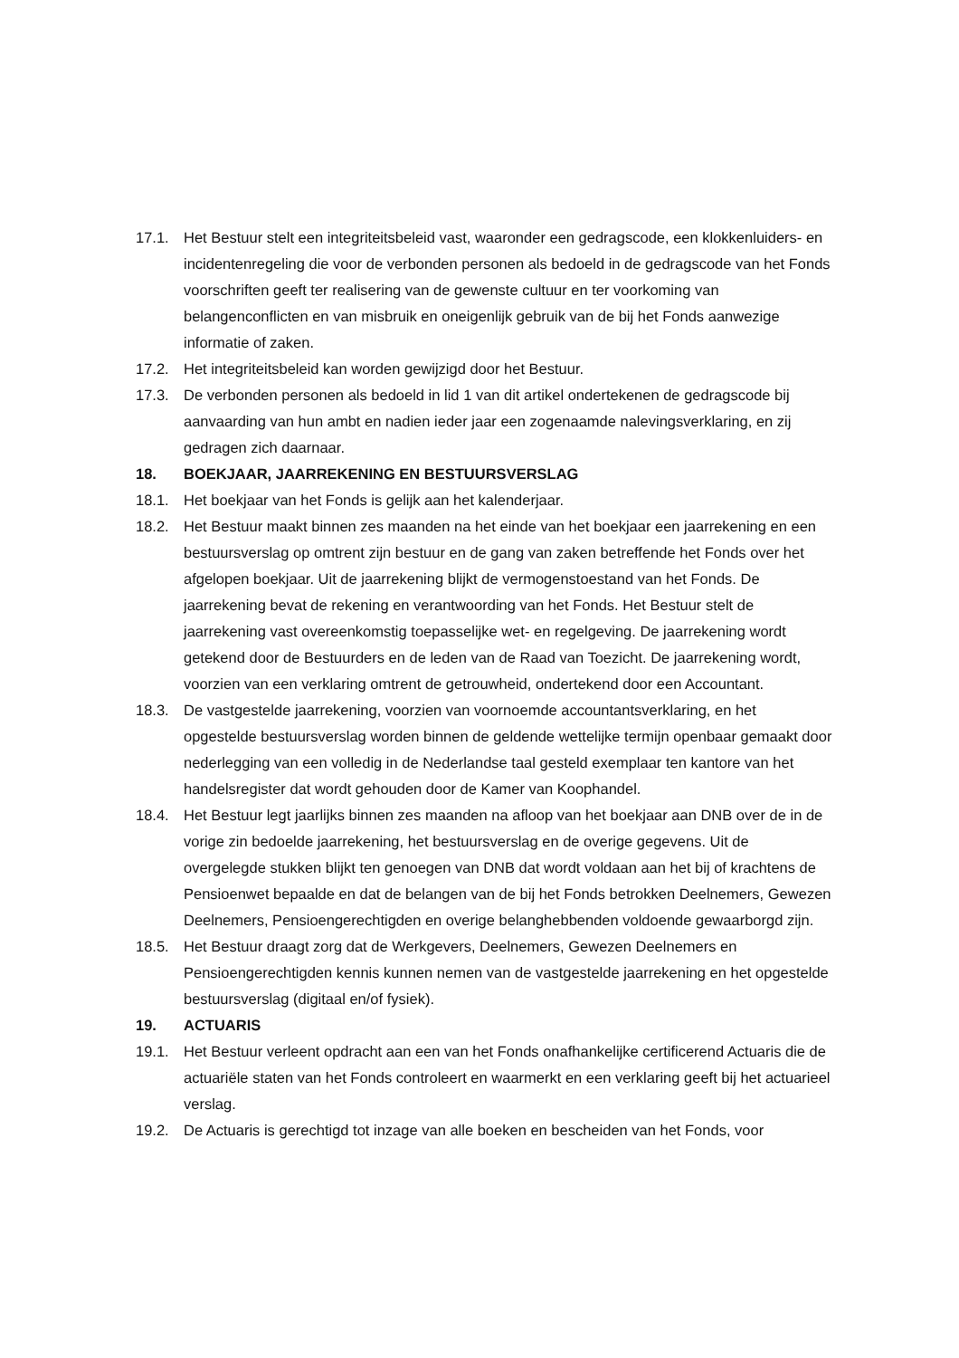17.1. Het Bestuur stelt een integriteitsbeleid vast, waaronder een gedragscode, een klokkenluiders- en incidentenregeling die voor de verbonden personen als bedoeld in de gedragscode van het Fonds voorschriften geeft ter realisering van de gewenste cultuur en ter voorkoming van belangenconflicten en van misbruik en oneigenlijk gebruik van de bij het Fonds aanwezige informatie of zaken.
17.2. Het integriteitsbeleid kan worden gewijzigd door het Bestuur.
17.3. De verbonden personen als bedoeld in lid 1 van dit artikel ondertekenen de gedragscode bij aanvaarding van hun ambt en nadien ieder jaar een zogenaamde nalevingsverklaring, en zij gedragen zich daarnaar.
18. BOEKJAAR, JAARREKENING EN BESTUURSVERSLAG
18.1. Het boekjaar van het Fonds is gelijk aan het kalenderjaar.
18.2. Het Bestuur maakt binnen zes maanden na het einde van het boekjaar een jaarrekening en een bestuursverslag op omtrent zijn bestuur en de gang van zaken betreffende het Fonds over het afgelopen boekjaar. Uit de jaarrekening blijkt de vermogenstoestand van het Fonds. De jaarrekening bevat de rekening en verantwoording van het Fonds. Het Bestuur stelt de jaarrekening vast overeenkomstig toepasselijke wet- en regelgeving. De jaarrekening wordt getekend door de Bestuurders en de leden van de Raad van Toezicht. De jaarrekening wordt, voorzien van een verklaring omtrent de getrouwheid, ondertekend door een Accountant.
18.3. De vastgestelde jaarrekening, voorzien van voornoemde accountantsverklaring, en het opgestelde bestuursverslag worden binnen de geldende wettelijke termijn openbaar gemaakt door nederlegging van een volledig in de Nederlandse taal gesteld exemplaar ten kantore van het handelsregister dat wordt gehouden door de Kamer van Koophandel.
18.4. Het Bestuur legt jaarlijks binnen zes maanden na afloop van het boekjaar aan DNB over de in de vorige zin bedoelde jaarrekening, het bestuursverslag en de overige gegevens. Uit de overgelegde stukken blijkt ten genoegen van DNB dat wordt voldaan aan het bij of krachtens de Pensioenwet bepaalde en dat de belangen van de bij het Fonds betrokken Deelnemers, Gewezen Deelnemers, Pensioengerechtigden en overige belanghebbenden voldoende gewaarborgd zijn.
18.5. Het Bestuur draagt zorg dat de Werkgevers, Deelnemers, Gewezen Deelnemers en Pensioengerechtigden kennis kunnen nemen van de vastgestelde jaarrekening en het opgestelde bestuursverslag (digitaal en/of fysiek).
19. ACTUARIS
19.1. Het Bestuur verleent opdracht aan een van het Fonds onafhankelijke certificerend Actuaris die de actuariële staten van het Fonds controleert en waarmerkt en een verklaring geeft bij het actuarieel verslag.
19.2. De Actuaris is gerechtigd tot inzage van alle boeken en bescheiden van het Fonds, voor